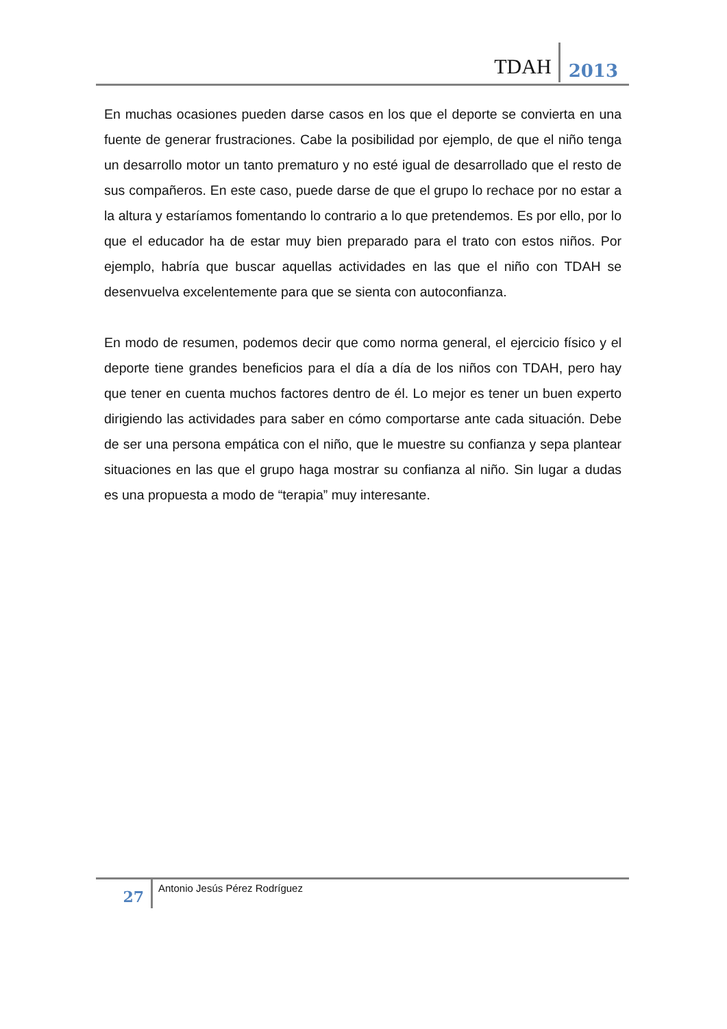TDAH 2013
En muchas ocasiones pueden darse casos en los que el deporte se convierta en una fuente de generar frustraciones. Cabe la posibilidad por ejemplo, de que el niño tenga un desarrollo motor un tanto prematuro y no esté igual de desarrollado que el resto de sus compañeros. En este caso, puede darse de que el grupo lo rechace por no estar a la altura y estaríamos fomentando lo contrario a lo que pretendemos. Es por ello, por lo que el educador ha de estar muy bien preparado para el trato con estos niños. Por ejemplo, habría que buscar aquellas actividades en las que el niño con TDAH se desenvuelva excelentemente para que se sienta con autoconfianza.
En modo de resumen, podemos decir que como norma general, el ejercicio físico y el deporte tiene grandes beneficios para el día a día de los niños con TDAH, pero hay que tener en cuenta muchos factores dentro de él. Lo mejor es tener un buen experto dirigiendo las actividades para saber en cómo comportarse ante cada situación. Debe de ser una persona empática con el niño, que le muestre su confianza y sepa plantear situaciones en las que el grupo haga mostrar su confianza al niño. Sin lugar a dudas es una propuesta a modo de “terapia” muy interesante.
27
Antonio Jesús Pérez Rodríguez